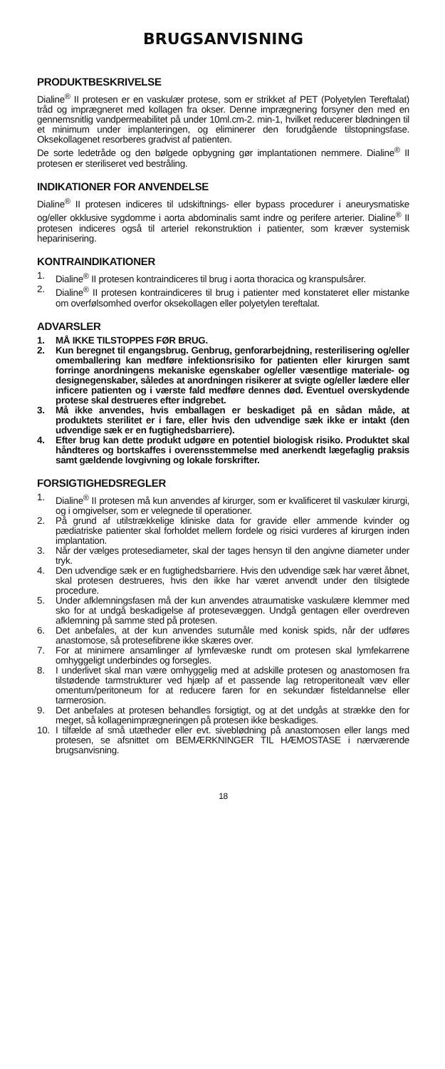BRUGSANVISNING
PRODUKTBESKRIVELSE
Dialine<sup>®</sup> II protesen er en vaskulær protese, som er strikket af PET (Polyetylen Tereftalat) tråd og imprægneret med kollagen fra okser. Denne imprægnering forsyner den med en gennemsnitlig vandpermeabilitet på under 10ml.cm-2. min-1, hvilket reducerer blødningen til et minimum under implanteringen, og eliminerer den forudgående tilstopningsfase. Oksekollagenet resorberes gradvist af patienten.
De sorte ledetråde og den bølgede opbygning gør implantationen nemmere. Dialine<sup>®</sup> II protesen er steriliseret ved bestråling.
INDIKATIONER FOR ANVENDELSE
Dialine<sup>®</sup> II protesen indiceres til udskiftnings- eller bypass procedurer i aneurysmatiske og/eller okklusive sygdomme i aorta abdominalis samt indre og perifere arterier. Dialine<sup>®</sup> II protesen indiceres også til arteriel rekonstruktion i patienter, som kræver systemisk heparinisering.
KONTRAINDIKATIONER
1. Dialine<sup>®</sup> II protesen kontraindiceres til brug i aorta thoracica og kranspulsårer.
2. Dialine<sup>®</sup> II protesen kontraindiceres til brug i patienter med konstateret eller mistanke om overfølsomhed overfor oksekollagen eller polyetylen tereftalat.
ADVARSLER
1. MÅ IKKE TILSTOPPES FØR BRUG.
2. Kun beregnet til engangsbrug. Genbrug, genforarbejdning, resterilisering og/eller omemballering kan medføre infektionsrisiko for patienten eller kirurgen samt forringe anordningens mekaniske egenskaber og/eller væsentlige materiale- og designegenskaber, således at anordningen risikerer at svigte og/eller lædere eller inficere patienten og i værste fald medføre dennes død. Eventuel overskydende protese skal destrueres efter indgrebet.
3. Må ikke anvendes, hvis emballagen er beskadiget på en sådan måde, at produktets sterilitet er i fare, eller hvis den udvendige sæk ikke er intakt (den udvendige sæk er en fugtighedsbarriere).
4. Efter brug kan dette produkt udgøre en potentiel biologisk risiko. Produktet skal håndteres og bortskaffes i overensstemmelse med anerkendt lægefaglig praksis samt gældende lovgivning og lokale forskrifter.
FORSIGTIGHEDSREGLER
1. Dialine<sup>®</sup> II protesen må kun anvendes af kirurger, som er kvalificeret til vaskulær kirurgi, og i omgivelser, som er velegnede til operationer.
2. På grund af utilstrækkelige kliniske data for gravide eller ammende kvinder og pædiatriske patienter skal forholdet mellem fordele og risici vurderes af kirurgen inden implantation.
3. Når der vælges protesediameter, skal der tages hensyn til den angivne diameter under tryk.
4. Den udvendige sæk er en fugtighedsbarriere. Hvis den udvendige sæk har været åbnet, skal protesen destrueres, hvis den ikke har været anvendt under den tilsigtede procedure.
5. Under afklemningsfasen må der kun anvendes atraumatiske vaskulære klemmer med sko for at undgå beskadigelse af protesevæggen. Undgå gentagen eller overdreven afklemning på samme sted på protesen.
6. Det anbefales, at der kun anvendes suturnåle med konisk spids, når der udføres anastomose, så protesefibrene ikke skæres over.
7. For at minimere ansamlinger af lymfevæske rundt om protesen skal lymfekarrene omhyggeligt underbindes og forsegles.
8. I underlivet skal man være omhyggelig med at adskille protesen og anastomosen fra tilstødende tarmstrukturer ved hjælp af et passende lag retroperitonealt væv eller omentum/peritoneum for at reducere faren for en sekundær fisteldannelse eller tarmerosion.
9. Det anbefales at protesen behandles forsigtigt, og at det undgås at strække den for meget, så kollagenimprægneringen på protesen ikke beskadiges.
10. I tilfælde af små utætheder eller evt. siveblødning på anastomosen eller langs med protesen, se afsnittet om BEMÆRKNINGER TIL HÆMOSTASE i nærværende brugsanvisning.
18